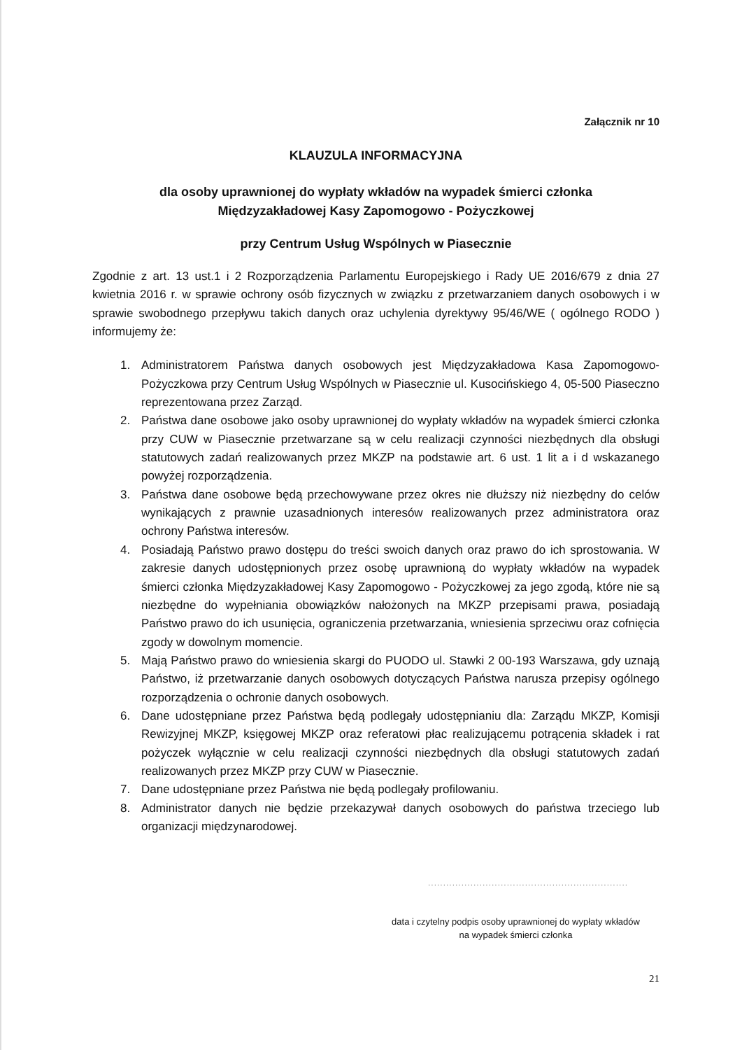Załącznik nr 10
KLAUZULA INFORMACYJNA
dla osoby uprawnionej do wypłaty wkładów na wypadek śmierci członka
Międzyzakładowej Kasy Zapomogowo - Pożyczkowej
przy Centrum Usług Wspólnych w Piasecznie
Zgodnie z art. 13 ust.1 i 2 Rozporządzenia Parlamentu Europejskiego i Rady UE 2016/679 z dnia 27 kwietnia 2016 r. w sprawie ochrony osób fizycznych w związku z przetwarzaniem danych osobowych i w sprawie swobodnego przepływu takich danych oraz uchylenia dyrektywy 95/46/WE ( ogólnego RODO ) informujemy że:
1. Administratorem Państwa danych osobowych jest Międzyzakładowa Kasa Zapomogowo-Pożyczkowa przy Centrum Usług Wspólnych w Piasecznie ul. Kusocińskiego 4, 05-500 Piaseczno reprezentowana przez Zarząd.
2. Państwa dane osobowe jako osoby uprawnionej do wypłaty wkładów na wypadek śmierci członka przy CUW w Piasecznie przetwarzane są w celu realizacji czynności niezbędnych dla obsługi statutowych zadań realizowanych przez MKZP na podstawie art. 6 ust. 1 lit a i d wskazanego powyżej rozporządzenia.
3. Państwa dane osobowe będą przechowywane przez okres nie dłuższy niż niezbędny do celów wynikających z prawnie uzasadnionych interesów realizowanych przez administratora oraz ochrony Państwa interesów.
4. Posiadają Państwo prawo dostępu do treści swoich danych oraz prawo do ich sprostowania. W zakresie danych udostępnionych przez osobę uprawnioną do wypłaty wkładów na wypadek śmierci członka Międzyzakładowej Kasy Zapomogowo - Pożyczkowej za jego zgodą, które nie są niezbędne do wypełniania obowiązków nałożonych na MKZP przepisami prawa, posiadają Państwo prawo do ich usunięcia, ograniczenia przetwarzania, wniesienia sprzeciwu oraz cofnięcia zgody w dowolnym momencie.
5. Mają Państwo prawo do wniesienia skargi do PUODO ul. Stawki 2 00-193 Warszawa, gdy uznają Państwo, iż przetwarzanie danych osobowych dotyczących Państwa narusza przepisy ogólnego rozporządzenia o ochronie danych osobowych.
6. Dane udostępniane przez Państwa będą podlegały udostępnianiu dla: Zarządu MKZP, Komisji Rewizyjnej MKZP, księgowej MKZP oraz referatowi płac realizującemu potrącenia składek i rat pożyczek wyłącznie w celu realizacji czynności niezbędnych dla obsługi statutowych zadań realizowanych przez MKZP przy CUW w Piasecznie.
7. Dane udostępniane przez Państwa nie będą podlegały profilowaniu.
8. Administrator danych nie będzie przekazywał danych osobowych do państwa trzeciego lub organizacji międzynarodowej.
..................................................................
data i czytelny podpis osoby uprawnionej do wypłaty wkładów
na wypadek śmierci członka
21